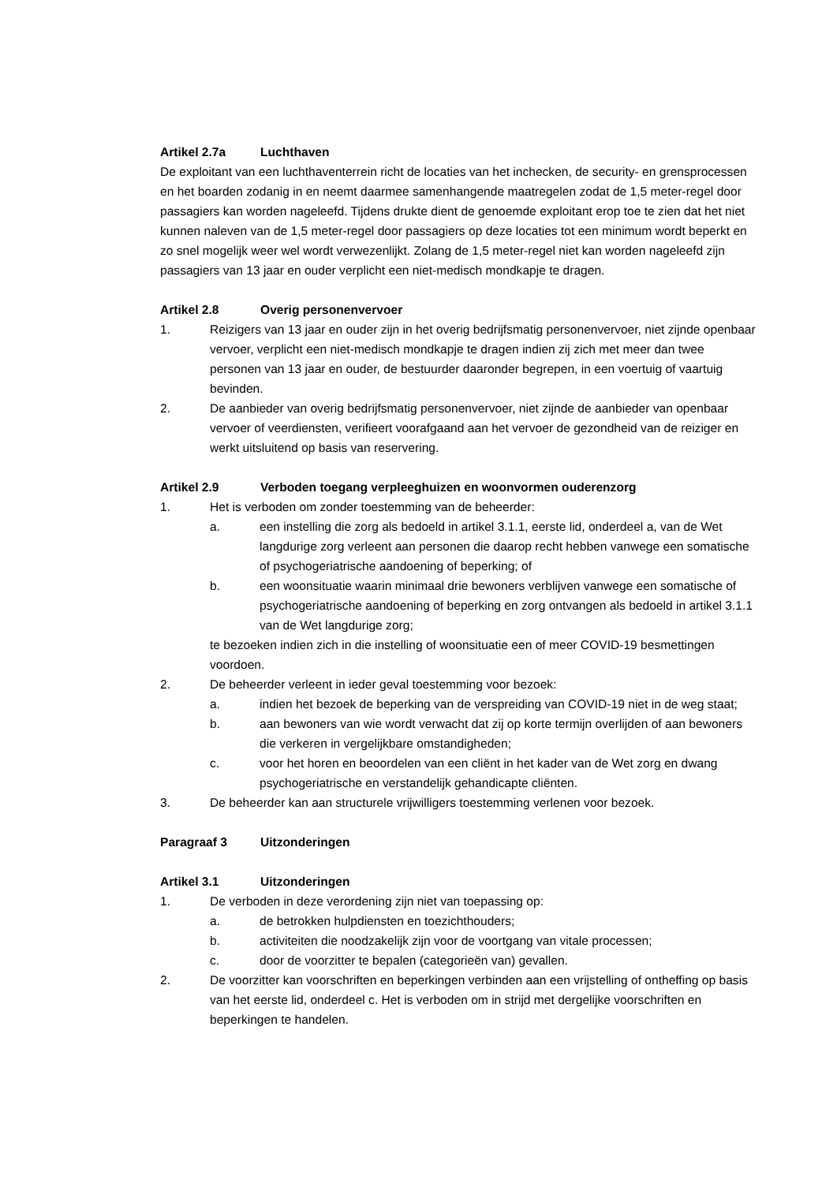Artikel 2.7a Luchthaven
De exploitant van een luchthaventerrein richt de locaties van het inchecken, de security- en grensprocessen en het boarden zodanig in en neemt daarmee samenhangende maatregelen zodat de 1,5 meter-regel door passagiers kan worden nageleefd. Tijdens drukte dient de genoemde exploitant erop toe te zien dat het niet kunnen naleven van de 1,5 meter-regel door passagiers op deze locaties tot een minimum wordt beperkt en zo snel mogelijk weer wel wordt verwezenlijkt. Zolang de 1,5 meter-regel niet kan worden nageleefd zijn passagiers van 13 jaar en ouder verplicht een niet-medisch mondkapje te dragen.
Artikel 2.8 Overig personenvervoer
1. Reizigers van 13 jaar en ouder zijn in het overig bedrijfsmatig personenvervoer, niet zijnde openbaar vervoer, verplicht een niet-medisch mondkapje te dragen indien zij zich met meer dan twee personen van 13 jaar en ouder, de bestuurder daaronder begrepen, in een voertuig of vaartuig bevinden.
2. De aanbieder van overig bedrijfsmatig personenvervoer, niet zijnde de aanbieder van openbaar vervoer of veerdiensten, verifieert voorafgaand aan het vervoer de gezondheid van de reiziger en werkt uitsluitend op basis van reservering.
Artikel 2.9 Verboden toegang verpleeghuizen en woonvormen ouderenzorg
1. Het is verboden om zonder toestemming van de beheerder:
a. een instelling die zorg als bedoeld in artikel 3.1.1, eerste lid, onderdeel a, van de Wet langdurige zorg verleent aan personen die daarop recht hebben vanwege een somatische of psychogeriatrische aandoening of beperking; of
b. een woonsituatie waarin minimaal drie bewoners verblijven vanwege een somatische of psychogeriatrische aandoening of beperking en zorg ontvangen als bedoeld in artikel 3.1.1 van de Wet langdurige zorg;
te bezoeken indien zich in die instelling of woonsituatie een of meer COVID-19 besmettingen voordoen.
2. De beheerder verleent in ieder geval toestemming voor bezoek:
a. indien het bezoek de beperking van de verspreiding van COVID-19 niet in de weg staat;
b. aan bewoners van wie wordt verwacht dat zij op korte termijn overlijden of aan bewoners die verkeren in vergelijkbare omstandigheden;
c. voor het horen en beoordelen van een cliënt in het kader van de Wet zorg en dwang psychogeriatrische en verstandelijk gehandicapte cliënten.
3. De beheerder kan aan structurele vrijwilligers toestemming verlenen voor bezoek.
Paragraaf 3 Uitzonderingen
Artikel 3.1 Uitzonderingen
1. De verboden in deze verordening zijn niet van toepassing op:
a. de betrokken hulpdiensten en toezichthouders;
b. activiteiten die noodzakelijk zijn voor de voortgang van vitale processen;
c. door de voorzitter te bepalen (categorieën van) gevallen.
2. De voorzitter kan voorschriften en beperkingen verbinden aan een vrijstelling of ontheffing op basis van het eerste lid, onderdeel c. Het is verboden om in strijd met dergelijke voorschriften en beperkingen te handelen.